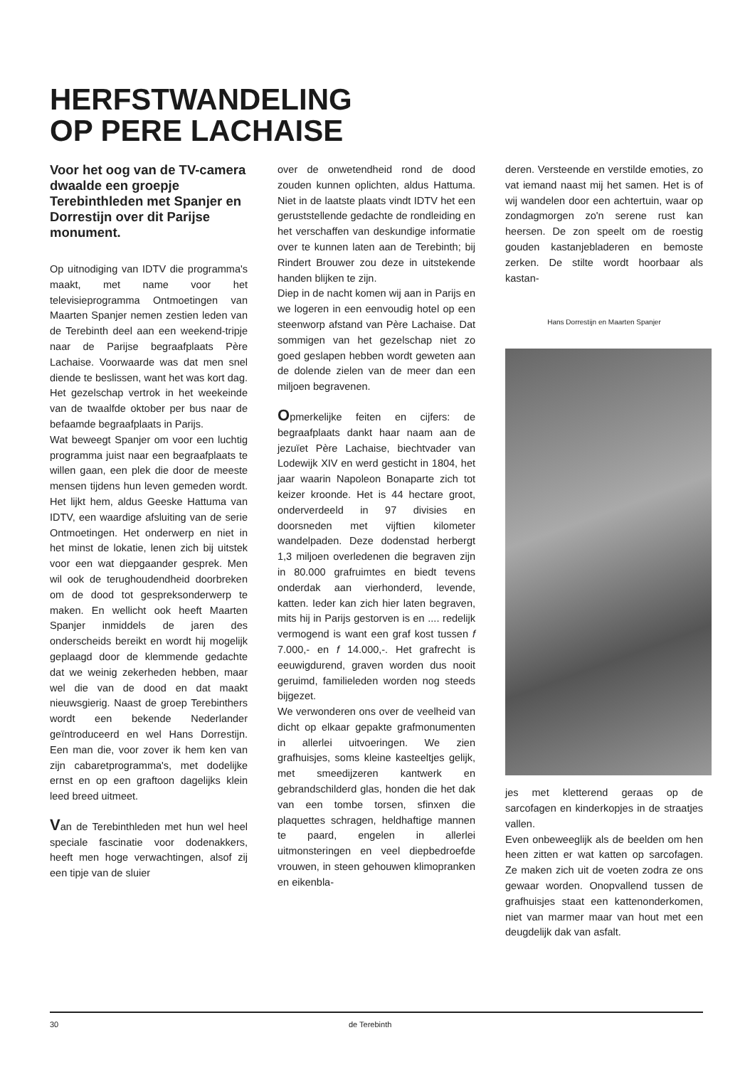HERFSTWANDELING
OP PERE LACHAISE
Voor het oog van de TV-camera dwaalde een groepje Terebinthleden met Spanjer en Dorrestijn over dit Parijse monument.
Op uitnodiging van IDTV die programma's maakt, met name voor het televisieprogramma Ontmoetingen van Maarten Spanjer nemen zestien leden van de Terebinth deel aan een weekend-tripje naar de Parijse begraafplaats Père Lachaise. Voorwaarde was dat men snel diende te beslissen, want het was kort dag. Het gezelschap vertrok in het weekeinde van de twaalfde oktober per bus naar de befaamde begraafplaats in Parijs.
Wat beweegt Spanjer om voor een luchtig programma juist naar een begraafplaats te willen gaan, een plek die door de meeste mensen tijdens hun leven gemeden wordt. Het lijkt hem, aldus Geeske Hattuma van IDTV, een waardige afsluiting van de serie Ontmoetingen. Het onderwerp en niet in het minst de lokatie, lenen zich bij uitstek voor een wat diepgaander gesprek. Men wil ook de terughoudendheid doorbreken om de dood tot gespreksonderwerp te maken. En wellicht ook heeft Maarten Spanjer inmiddels de jaren des onderscheids bereikt en wordt hij mogelijk geplaagd door de klemmende gedachte dat we weinig zekerheden hebben, maar wel die van de dood en dat maakt nieuwsgierig. Naast de groep Terebinthers wordt een bekende Nederlander geïntroduceerd en wel Hans Dorrestijn. Een man die, voor zover ik hem ken van zijn cabaretprogramma's, met dodelijke ernst en op een graftoon dagelijks klein leed breed uitmeet.
Van de Terebinthleden met hun wel heel speciale fascinatie voor dodenakkers, heeft men hoge verwachtingen, alsof zij een tipje van de sluier
over de onwetendheid rond de dood zouden kunnen oplichten, aldus Hattuma. Niet in de laatste plaats vindt IDTV het een geruststellende gedachte de rondleiding en het verschaffen van deskundige informatie over te kunnen laten aan de Terebinth; bij Rindert Brouwer zou deze in uitstekende handen blijken te zijn.
Diep in de nacht komen wij aan in Parijs en we logeren in een eenvoudig hotel op een steenworp afstand van Père Lachaise. Dat sommigen van het gezelschap niet zo goed geslapen hebben wordt geweten aan de dolende zielen van de meer dan een miljoen begravenen.
Opmerkelijke feiten en cijfers: de begraafplaats dankt haar naam aan de jezuïet Père Lachaise, biechtvader van Lodewijk XIV en werd gesticht in 1804, het jaar waarin Napoleon Bonaparte zich tot keizer kroonde. Het is 44 hectare groot, onderverdeeld in 97 divisies en doorsneden met vijftien kilometer wandelpaden. Deze dodenstad herbergt 1,3 miljoen overledenen die begraven zijn in 80.000 grafruimtes en biedt tevens onderdak aan vierhonderd, levende, katten. Ieder kan zich hier laten begraven, mits hij in Parijs gestorven is en .... redelijk vermogend is want een graf kost tussen f 7.000,- en f 14.000,-. Het grafrecht is eeuwigdurend, graven worden dus nooit geruimd, familieleden worden nog steeds bijgezet.
We verwonderen ons over de veelheid van dicht op elkaar gepakte grafmonumenten in allerlei uitvoeringen. We zien grafhuisjes, soms kleine kasteeltjes gelijk, met smeedijzeren kantwerk en gebrandschilderd glas, honden die het dak van een tombe torsen, sfinxen die plaquettes schragen, heldhaftige mannen te paard, engelen in allerlei uitmonsteringen en veel diepbedroefde vrouwen, in steen gehouwen klimopranken en eikenbla-
deren. Versteende en verstilde emoties, zo vat iemand naast mij het samen. Het is of wij wandelen door een achtertuin, waar op zondagmorgen zo'n serene rust kan heersen. De zon speelt om de roestig gouden kastanjebladeren en bemoste zerken. De stilte wordt hoorbaar als kastan-
Hans Dorrestijn en Maarten Spanjer
jes met kletterend geraas op de sarcofagen en kinderkopjes in de straatjes vallen.
Even onbeweeglijk als de beelden om hen heen zitten er wat katten op sarcofagen. Ze maken zich uit de voeten zodra ze ons gewaar worden. Onopvallend tussen de grafhuisjes staat een kattenonderkomen, niet van marmer maar van hout met een deugdelijk dak van asfalt.
30 de Terebinth